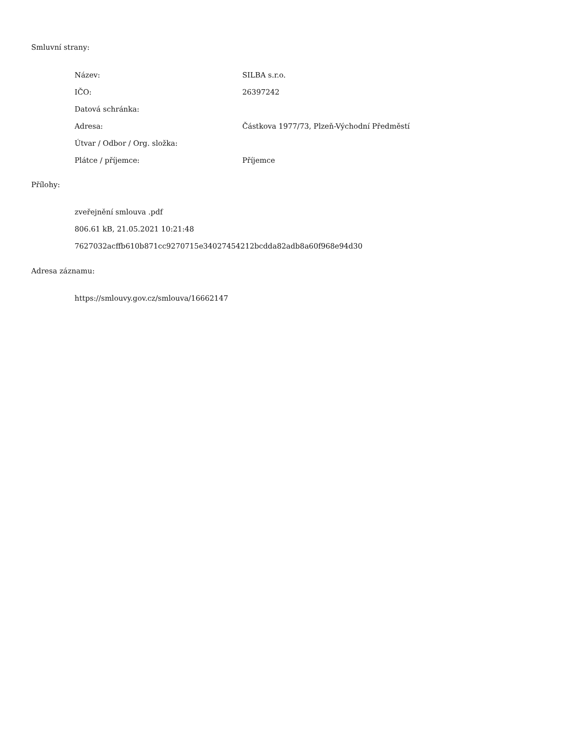Smluvní strany:
| Název: | SILBA s.r.o. |
| IČO: | 26397242 |
| Datová schránka: | |
| Adresa: | Částkova 1977/73, Plzeň-Východní Předměstí |
| Útvar / Odbor / Org. složka: | |
| Plátce / příjemce: | Příjemce |
Přílohy:
zveřejnění smlouva .pdf
806.61 kB, 21.05.2021 10:21:48
7627032acffb610b871cc9270715e34027454212bcdda82adb8a60f968e94d30
Adresa záznamu:
https://smlouvy.gov.cz/smlouva/16662147